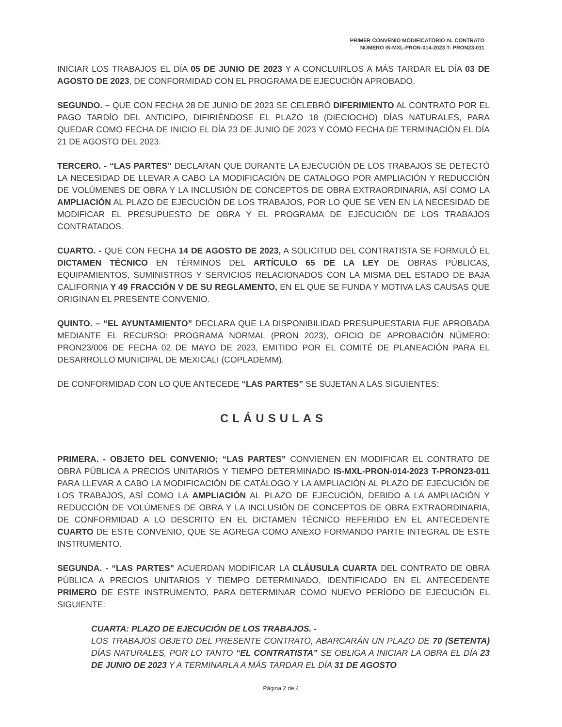PRIMER CONVENIO MODIFICATORIO AL CONTRATO
NÚMERO IS-MXL-PRON-014-2023 T- PRON23-011
INICIAR LOS TRABAJOS EL DÍA 05 DE JUNIO DE 2023 Y A CONCLUIRLOS A MÁS TARDAR EL DÍA 03 DE AGOSTO DE 2023, DE CONFORMIDAD CON EL PROGRAMA DE EJECUCIÓN APROBADO.
SEGUNDO. – QUE CON FECHA 28 DE JUNIO DE 2023 SE CELEBRÓ DIFERIMIENTO AL CONTRATO POR EL PAGO TARDÍO DEL ANTICIPO, DIFIRIÉNDOSE EL PLAZO 18 (DIECIOCHO) DÍAS NATURALES, PARA QUEDAR COMO FECHA DE INICIO EL DÍA 23 DE JUNIO DE 2023 Y COMO FECHA DE TERMINACIÓN EL DÍA 21 DE AGOSTO DEL 2023.
TERCERO. - “LAS PARTES” DECLARAN QUE DURANTE LA EJECUCIÓN DE LOS TRABAJOS SE DETECTÓ LA NECESIDAD DE LLEVAR A CABO LA MODIFICACIÓN DE CATALOGO POR AMPLIACIÓN Y REDUCCIÓN DE VOLÚMENES DE OBRA Y LA INCLUSIÓN DE CONCEPTOS DE OBRA EXTRAORDINARIA, ASÍ COMO LA AMPLIACIÓN AL PLAZO DE EJECUCIÓN DE LOS TRABAJOS, POR LO QUE SE VEN EN LA NECESIDAD DE MODIFICAR EL PRESUPUESTO DE OBRA Y EL PROGRAMA DE EJECUCIÓN DE LOS TRABAJOS CONTRATADOS.
CUARTO. - QUE CON FECHA 14 DE AGOSTO DE 2023, A SOLICITUD DEL CONTRATISTA SE FORMULÓ EL DICTAMEN TÉCNICO EN TÉRMINOS DEL ARTÍCULO 65 DE LA LEY DE OBRAS PÚBLICAS, EQUIPAMIENTOS, SUMINISTROS Y SERVICIOS RELACIONADOS CON LA MISMA DEL ESTADO DE BAJA CALIFORNIA Y 49 FRACCIÓN V DE SU REGLAMENTO, EN EL QUE SE FUNDA Y MOTIVA LAS CAUSAS QUE ORIGINAN EL PRESENTE CONVENIO.
QUINTO. – “EL AYUNTAMIENTO” DECLARA QUE LA DISPONIBILIDAD PRESUPUESTARIA FUE APROBADA MEDIANTE EL RECURSO: PROGRAMA NORMAL (PRON 2023), OFICIO DE APROBACIÓN NÚMERO: PRON23/006 DE FECHA 02 DE MAYO DE 2023, EMITIDO POR EL COMITÉ DE PLANEACIÓN PARA EL DESARROLLO MUNICIPAL DE MEXICALI (COPLADEMM).
DE CONFORMIDAD CON LO QUE ANTECEDE “LAS PARTES” SE SUJETAN A LAS SIGUIENTES:
CLÁUSULAS
PRIMERA. - OBJETO DEL CONVENIO; “LAS PARTES” CONVIENEN EN MODIFICAR EL CONTRATO DE OBRA PÚBLICA A PRECIOS UNITARIOS Y TIEMPO DETERMINADO IS-MXL-PRON-014-2023 T-PRON23-011 PARA LLEVAR A CABO LA MODIFICACIÓN DE CATÁLOGO Y LA AMPLIACIÓN AL PLAZO DE EJECUCIÓN DE LOS TRABAJOS, ASÍ COMO LA AMPLIACIÓN AL PLAZO DE EJECUCIÓN, DEBIDO A LA AMPLIACIÓN Y REDUCCIÓN DE VOLÚMENES DE OBRA Y LA INCLUSIÓN DE CONCEPTOS DE OBRA EXTRAORDINARIA, DE CONFORMIDAD A LO DESCRITO EN EL DICTAMEN TÉCNICO REFERIDO EN EL ANTECEDENTE CUARTO DE ESTE CONVENIO, QUE SE AGREGA COMO ANEXO FORMANDO PARTE INTEGRAL DE ESTE INSTRUMENTO.
SEGUNDA. - “LAS PARTES” ACUERDAN MODIFICAR LA CLÁUSULA CUARTA DEL CONTRATO DE OBRA PÚBLICA A PRECIOS UNITARIOS Y TIEMPO DETERMINADO, IDENTIFICADO EN EL ANTECEDENTE PRIMERO DE ESTE INSTRUMENTO, PARA DETERMINAR COMO NUEVO PERÍODO DE EJECUCIÓN EL SIGUIENTE:
CUARTA: PLAZO DE EJECUCIÓN DE LOS TRABAJOS. -
LOS TRABAJOS OBJETO DEL PRESENTE CONTRATO, ABARCARÁN UN PLAZO DE 70 (SETENTA) DÍAS NATURALES, POR LO TANTO “EL CONTRATISTA” SE OBLIGA A INICIAR LA OBRA EL DÍA 23 DE JUNIO DE 2023 Y A TERMINARLA A MÁS TARDAR EL DÍA 31 DE AGOSTO
Página 2 de 4